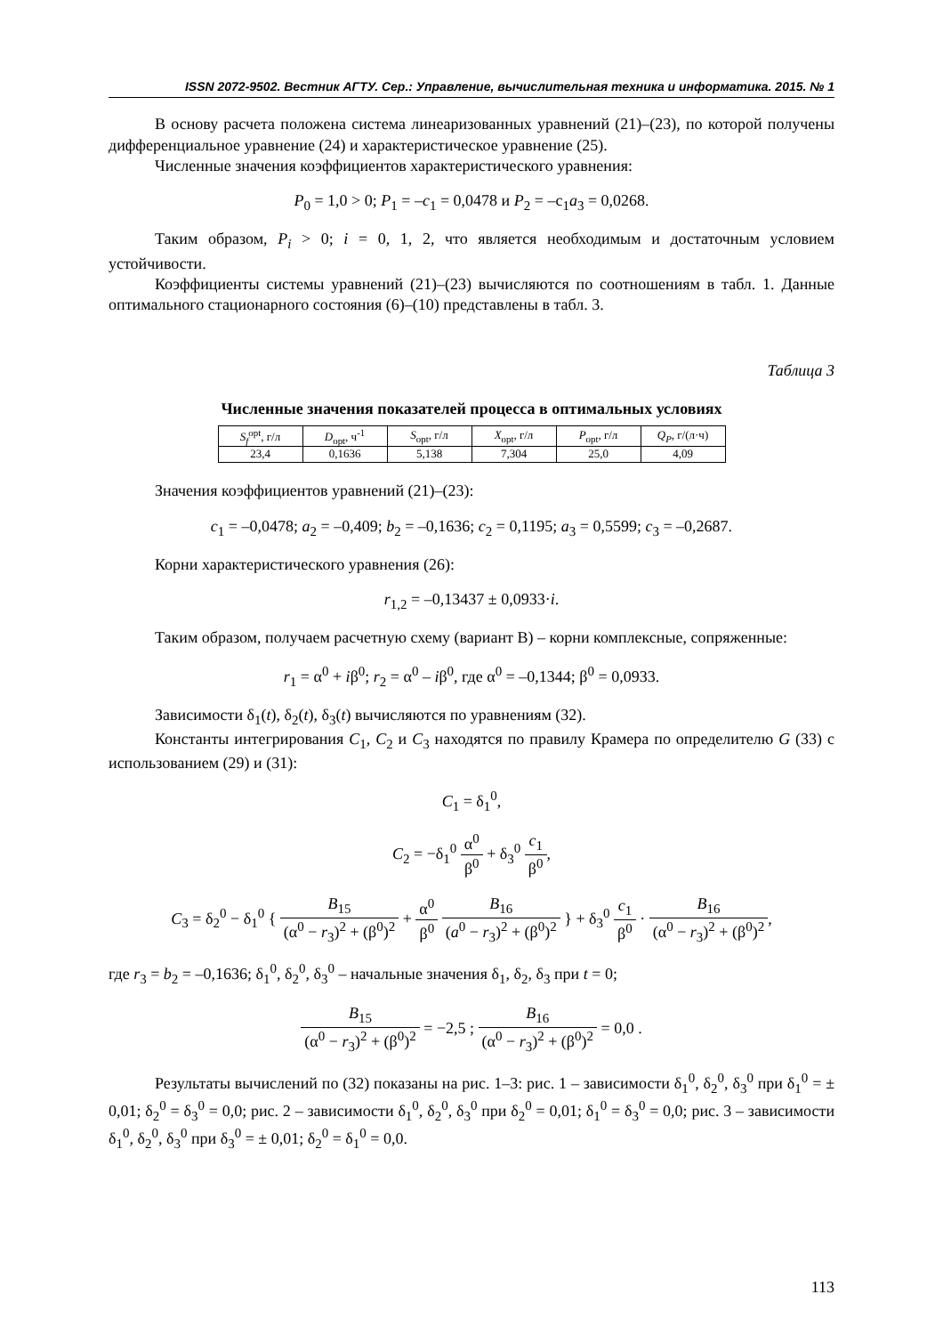ISSN 2072-9502. Вестник АГТУ. Сер.: Управление, вычислительная техника и информатика. 2015. № 1
В основу расчета положена система линеаризованных уравнений (21)–(23), по которой получены дифференциальное уравнение (24) и характеристическое уравнение (25).
Численные значения коэффициентов характеристического уравнения:
P<sub>0</sub> = 1,0 > 0; P<sub>1</sub> = –c<sub>1</sub> = 0,0478 и P<sub>2</sub> = –c<sub>1</sub>a<sub>3</sub> = 0,0268.
Таким образом, P<sub>i</sub> > 0; i = 0, 1, 2, что является необходимым и достаточным условием устойчивости.
Коэффициенты системы уравнений (21)–(23) вычисляются по соотношениям в табл. 1. Данные оптимального стационарного состояния (6)–(10) представлены в табл. 3.
Таблица 3
Численные значения показателей процесса в оптимальных условиях
| S<sub>f</sub><sup>opt</sup>, г/л | D<sub>opt</sub>, ч<sup>-1</sup> | S<sub>opt</sub>, г/л | X<sub>opt</sub>, г/л | P<sub>opt</sub>, г/л | Q<sub>P</sub> , г/(л·ч) |
| --- | --- | --- | --- | --- | --- |
| 23,4 | 0,1636 | 5,138 | 7,304 | 25,0 | 4,09 |
Значения коэффициентов уравнений (21)–(23):
c<sub>1</sub> = –0,0478; a<sub>2</sub> = –0,409; b<sub>2</sub> = –0,1636; c<sub>2</sub> = 0,1195; a<sub>3</sub> = 0,5599; c<sub>3</sub> = –0,2687.
Корни характеристического уравнения (26):
r<sub>1,2</sub> = –0,13437 ± 0,0933·i.
Таким образом, получаем расчетную схему (вариант В) – корни комплексные, сопряженные:
r<sub>1</sub> = α<sup>0</sup> + iβ<sup>0</sup>; r<sub>2</sub> = α<sup>0</sup> – iβ<sup>0</sup>, где α<sup>0</sup> = –0,1344; β<sup>0</sup> = 0,0933.
Зависимости δ<sub>1</sub>(t), δ<sub>2</sub>(t), δ<sub>3</sub>(t) вычисляются по уравнениям (32).
Константы интегрирования C<sub>1</sub>, C<sub>2</sub> и C<sub>3</sub> находятся по правилу Крамера по определителю G (33) с использованием (29) и (31):
C<sub>1</sub> = δ<sub>1</sub><sup>0</sup>,
C<sub>2</sub> = −δ<sub>1</sub><sup>0</sup> α<sup>0</sup> β<sup>0</sup> + δ<sub>3</sub><sup>0</sup> c<sub>1</sub> β<sup>0</sup>,
C<sub>3</sub> = δ<sub>2</sub><sup>0</sup> − δ<sub>1</sub><sup>0</sup> { B<sub>15</sub> (α<sup>0</sup> − r<sub>3</sub>)<sup>2</sup> + (β<sup>0</sup>)<sup>2</sup> + α<sup>0</sup> β<sup>0</sup> B<sub>16</sub> (a<sup>0</sup> − r<sub>3</sub>)<sup>2</sup> + (β<sup>0</sup>)<sup>2</sup> } + δ<sub>3</sub><sup>0</sup> c<sub>1</sub> β<sup>0</sup> · B<sub>16</sub> (α<sup>0</sup> − r<sub>3</sub>)<sup>2</sup> + (β<sup>0</sup>)<sup>2</sup>,
где r<sub>3</sub> = b<sub>2</sub> = –0,1636; δ<sub>1</sub><sup>0</sup>, δ<sub>2</sub><sup>0</sup>, δ<sub>3</sub><sup>0</sup> – начальные значения δ<sub>1</sub>, δ<sub>2</sub>, δ<sub>3</sub> при t = 0;
B<sub>15</sub> (α<sup>0</sup> − r<sub>3</sub>)<sup>2</sup> + (β<sup>0</sup>)<sup>2</sup> = −2,5 ; B<sub>16</sub> (α<sup>0</sup> − r<sub>3</sub>)<sup>2</sup> + (β<sup>0</sup>)<sup>2</sup> = 0,0 .
Результаты вычислений по (32) показаны на рис. 1–3: рис. 1 – зависимости δ<sub>1</sub><sup>0</sup>, δ<sub>2</sub><sup>0</sup>, δ<sub>3</sub><sup>0</sup> при δ<sub>1</sub><sup>0</sup> = ± 0,01; δ<sub>2</sub><sup>0</sup> = δ<sub>3</sub><sup>0</sup> = 0,0; рис. 2 – зависимости δ<sub>1</sub><sup>0</sup>, δ<sub>2</sub><sup>0</sup>, δ<sub>3</sub><sup>0</sup> при δ<sub>2</sub><sup>0</sup> = 0,01; δ<sub>1</sub><sup>0</sup> = δ<sub>3</sub><sup>0</sup> = 0,0; рис. 3 – зависимости δ<sub>1</sub><sup>0</sup>, δ<sub>2</sub><sup>0</sup>, δ<sub>3</sub><sup>0</sup> при δ<sub>3</sub><sup>0</sup> = ± 0,01; δ<sub>2</sub><sup>0</sup> = δ<sub>1</sub><sup>0</sup> = 0,0.
113